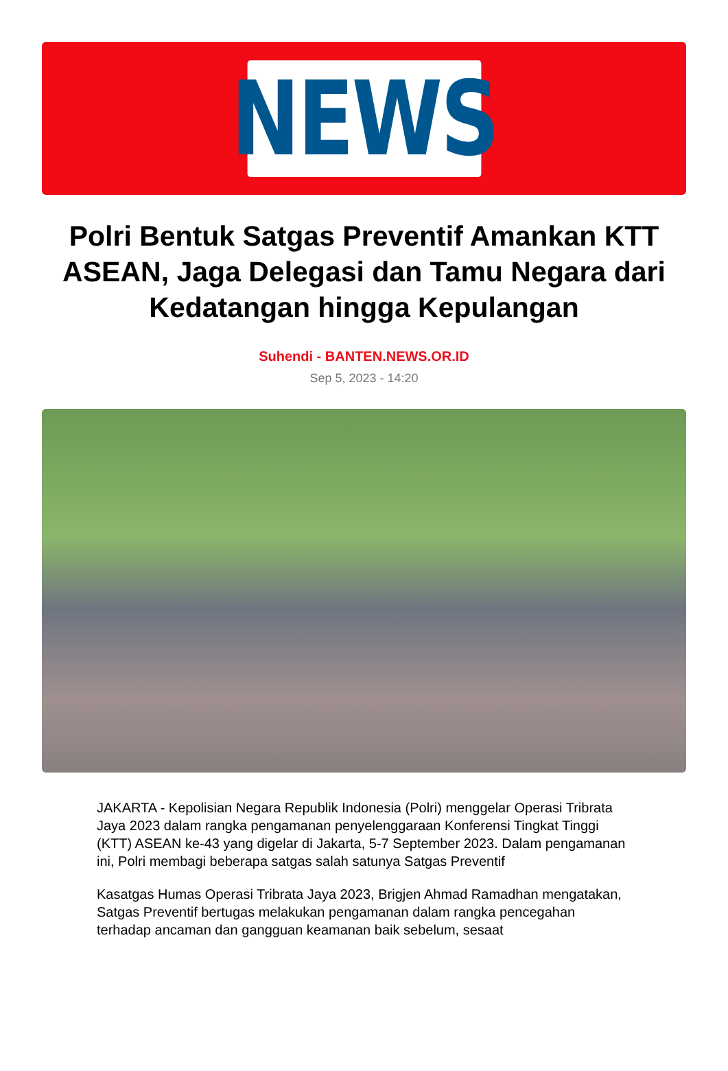NEWS
Polri Bentuk Satgas Preventif Amankan KTT ASEAN, Jaga Delegasi dan Tamu Negara dari Kedatangan hingga Kepulangan
Suhendi - BANTEN.NEWS.OR.ID
Sep 5, 2023 - 14:20
JAKARTA - Kepolisian Negara Republik Indonesia (Polri) menggelar Operasi Tribrata Jaya 2023 dalam rangka pengamanan penyelenggaraan Konferensi Tingkat Tinggi (KTT) ASEAN ke-43 yang digelar di Jakarta, 5-7 September 2023. Dalam pengamanan ini, Polri membagi beberapa satgas salah satunya Satgas Preventif
Kasatgas Humas Operasi Tribrata Jaya 2023, Brigjen Ahmad Ramadhan mengatakan, Satgas Preventif bertugas melakukan pengamanan dalam rangka pencegahan terhadap ancaman dan gangguan keamanan baik sebelum, sesaat